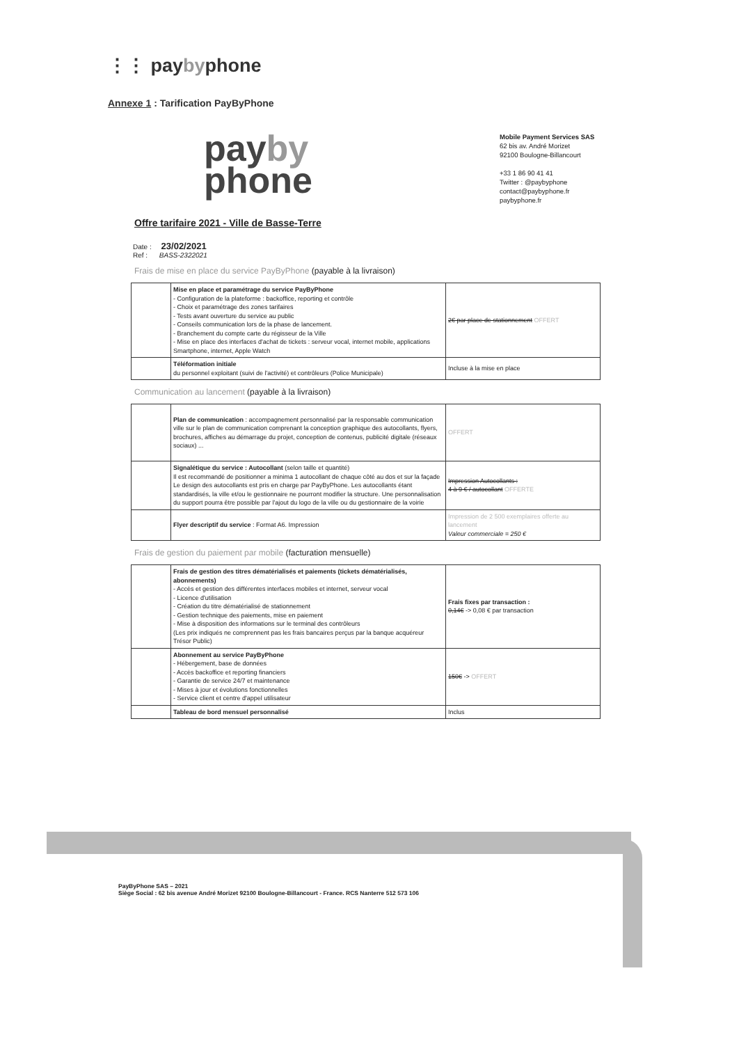⋮⋮ paybyphone
Annexe 1 : Tarification PayByPhone
payby
phone
Mobile Payment Services SAS
62 bis av. André Morizet
92100 Boulogne-Billancourt
+33 1 86 90 41 41
Twitter : @paybyphone
contact@paybyphone.fr
paybyphone.fr
Offre tarifaire 2021 - Ville de Basse-Terre
Date : 23/02/2021
Ref : BASS-2322021
Frais de mise en place du service PayByPhone (payable à la livraison)
| | Mise en place et paramétrage du service PayByPhone - Configuration de la plateforme : backoffice, reporting et contrôle - Choix et paramétrage des zones tarifaires - Tests avant ouverture du service au public - Conseils communication lors de la phase de lancement. - Branchement du compte carte du régisseur de la Ville - Mise en place des interfaces d'achat de tickets : serveur vocal, internet mobile, applications Smartphone, internet, Apple Watch | 2€ par place de stationnement OFFERT |
| | Téléformation initiale du personnel exploitant (suivi de l'activité) et contrôleurs (Police Municipale) | Incluse à la mise en place |
Communication au lancement (payable à la livraison)
| | Plan de communication : accompagnement personnalisé par la responsable communication ville sur le plan de communication comprenant la conception graphique des autocollants, flyers, brochures, affiches au démarrage du projet, conception de contenus, publicité digitale (réseaux sociaux) ... | OFFERT |
| | Signalétique du service : Autocollant (selon taille et quantité) Il est recommandé de positionner a minima 1 autocollant de chaque côté au dos et sur la façade Le design des autocollants est pris en charge par PayByPhone. Les autocollants étant standardisés, la ville et/ou le gestionnaire ne pourront modifier la structure. Une personnalisation du support pourra être possible par l'ajout du logo de la ville ou du gestionnaire de la voirie | Impression Autocollants : 4 à 9 € / autocollant OFFERTE |
| | Flyer descriptif du service : Format A6. Impression | Impression de 2 500 exemplaires offerte au lancement Valeur commerciale = 250 € |
Frais de gestion du paiement par mobile (facturation mensuelle)
| | Frais de gestion des titres dématérialisés et paiements (tickets dématérialisés, abonnements) - Accès et gestion des différentes interfaces mobiles et internet, serveur vocal - Licence d'utilisation - Création du titre dématérialisé de stationnement - Gestion technique des paiements, mise en paiement - Mise à disposition des informations sur le terminal des contrôleurs (Les prix indiqués ne comprennent pas les frais bancaires perçus par la banque acquéreur Trésor Public) | Frais fixes par transaction : 0,14€ -> 0,08 € par transaction |
| | Abonnement au service PayByPhone - Hébergement, base de données - Accès backoffice et reporting financiers - Garantie de service 24/7 et maintenance - Mises à jour et évolutions fonctionnelles - Service client et centre d'appel utilisateur | 150€ -> OFFERT |
| | Tableau de bord mensuel personnalisé | Inclus |
PayByPhone SAS – 2021
Siège Social : 62 bis avenue André Morizet 92100 Boulogne-Billancourt - France. RCS Nanterre 512 573 106